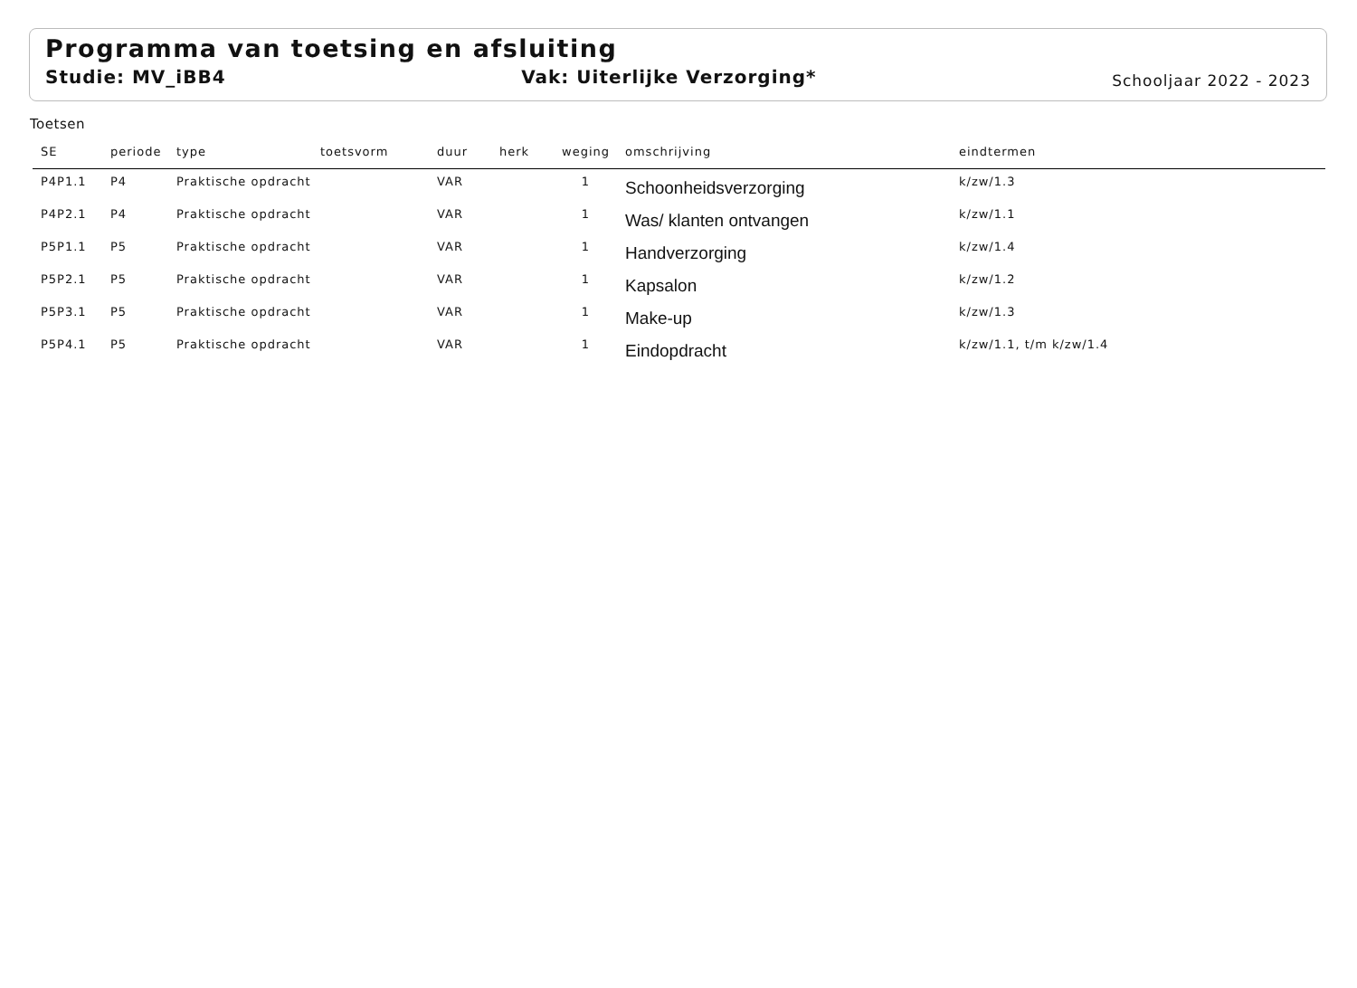Programma van toetsing en afsluiting
Studie: MV_iBB4 Vak: Uiterlijke Verzorging* Schooljaar 2022 - 2023
Toetsen
| SE | periode | type | toetsvorm | duur | herk | weging | omschrijving | eindtermen |
| --- | --- | --- | --- | --- | --- | --- | --- | --- |
| P4P1.1 | P4 | Praktische opdracht | | VAR | | 1 | Schoonheidsverzorging | k/zw/1.3 |
| P4P2.1 | P4 | Praktische opdracht | | VAR | | 1 | Was/ klanten ontvangen | k/zw/1.1 |
| P5P1.1 | P5 | Praktische opdracht | | VAR | | 1 | Handverzorging | k/zw/1.4 |
| P5P2.1 | P5 | Praktische opdracht | | VAR | | 1 | Kapsalon | k/zw/1.2 |
| P5P3.1 | P5 | Praktische opdracht | | VAR | | 1 | Make-up | k/zw/1.3 |
| P5P4.1 | P5 | Praktische opdracht | | VAR | | 1 | Eindopdracht | k/zw/1.1, t/m k/zw/1.4 |